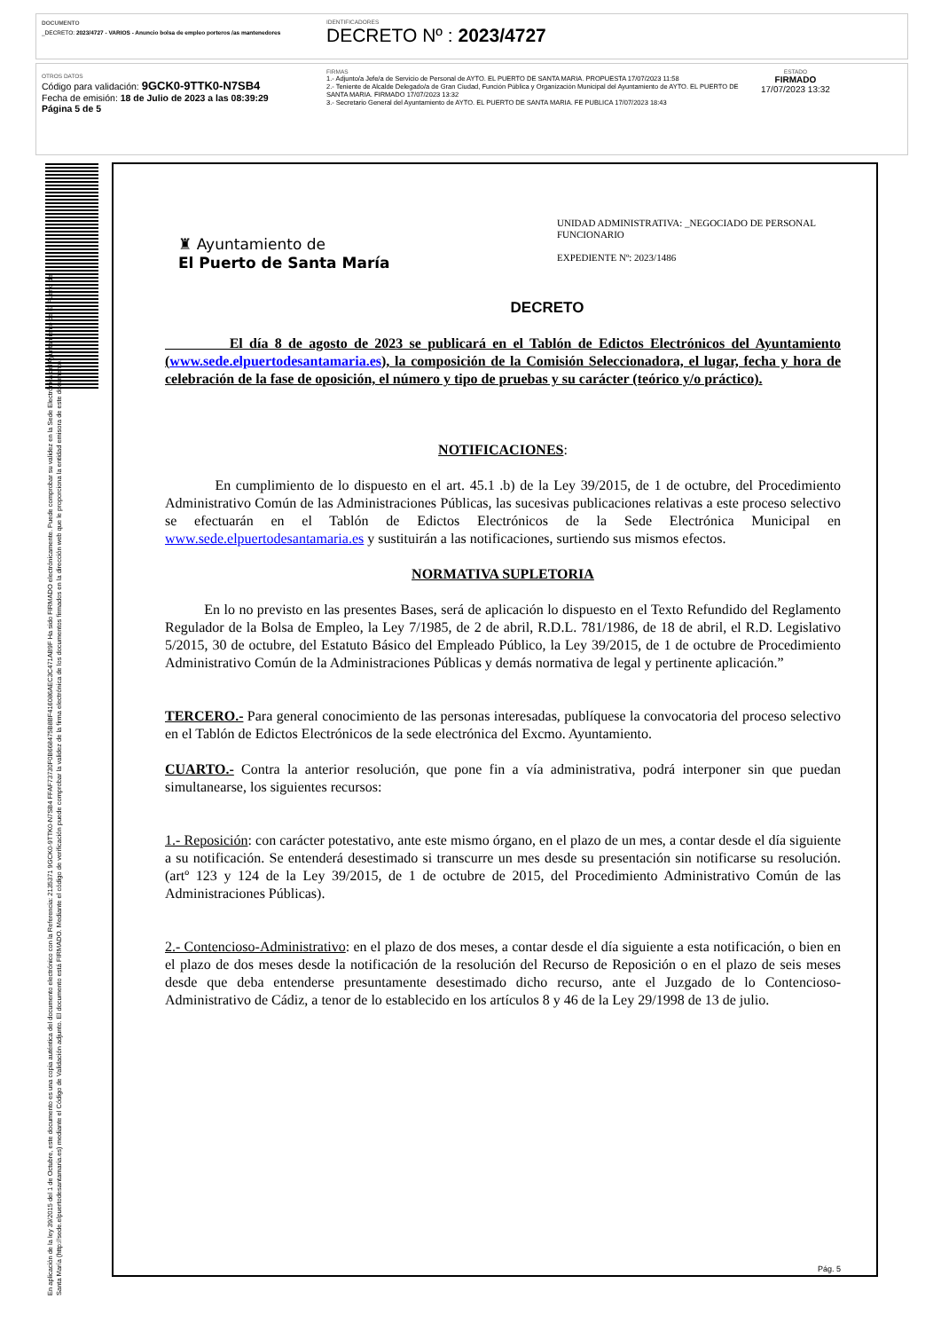DOCUMENTO
_DECRETO: 2023/4727 - VARIOS - Anuncio bolsa de empleo porteros /as mantenedores
IDENTIFICADORES
DECRETO Nº : 2023/4727
OTROS DATOS
Código para validación: 9GCK0-9TTK0-N7SB4
Fecha de emisión: 18 de Julio de 2023 a las 08:39:29
Página 5 de 5
FIRMAS
1.- Adjunto/a Jefe/a de Servicio de Personal de AYTO. EL PUERTO DE SANTA MARIA. PROPUESTA 17/07/2023 11:58
2.- Teniente de Alcalde Delegado/a de Gran Ciudad, Función Pública y Organización Municipal del Ayuntamiento de AYTO. EL PUERTO DE SANTA MARIA. FIRMADO 17/07/2023 13:32
3.- Secretario General del Ayuntamiento de AYTO. EL PUERTO DE SANTA MARIA. FE PUBLICA 17/07/2023 18:43
ESTADO
FIRMADO
17/07/2023 13:32
En aplicación de la ley 39/2015 del 1 de Octubre, este documento es una copia auténtica del documento electrónico con la Referencia: 2135371 9GCK0-9TTK0-N7SB4 FFAF73730F0B668475B8BF416086AEC3C471AB9F Ha sido FIRMADO electrónicamente. Puede comprobar su validez en la Sede Electrónica del Ayuntamiento de El Puerto de Santa María (http://sede.elpuertodesantamaria.es) mediante el Código de Validación adjunto. El documento está FIRMADO. Mediante el código de verificación puede comprobar la validez de la firma electrónica de los documentos firmados en la dirección web que le proporciona la entidad emisora de este documento.
♜ Ayuntamiento de
El Puerto de Santa María
UNIDAD ADMINISTRATIVA: _NEGOCIADO DE PERSONAL FUNCIONARIO
EXPEDIENTE Nº: 2023/1486
DECRETO
El día 8 de agosto de 2023 se publicará en el Tablón de Edictos Electrónicos del Ayuntamiento (www.sede.elpuertodesantamaria.es), la composición de la Comisión Seleccionadora, el lugar, fecha y hora de celebración de la fase de oposición, el número y tipo de pruebas y su carácter (teórico y/o práctico).
NOTIFICACIONES:
En cumplimiento de lo dispuesto en el art. 45.1 .b) de la Ley 39/2015, de 1 de octubre, del Procedimiento Administrativo Común de las Administraciones Públicas, las sucesivas publicaciones relativas a este proceso selectivo se efectuarán en el Tablón de Edictos Electrónicos de la Sede Electrónica Municipal en www.sede.elpuertodesantamaria.es y sustituirán a las notificaciones, surtiendo sus mismos efectos.
NORMATIVA SUPLETORIA
En lo no previsto en las presentes Bases, será de aplicación lo dispuesto en el Texto Refundido del Reglamento Regulador de la Bolsa de Empleo, la Ley 7/1985, de 2 de abril, R.D.L. 781/1986, de 18 de abril, el R.D. Legislativo 5/2015, 30 de octubre, del Estatuto Básico del Empleado Público, la Ley 39/2015, de 1 de octubre de Procedimiento Administrativo Común de la Administraciones Públicas y demás normativa de legal y pertinente aplicación.”
TERCERO.- Para general conocimiento de las personas interesadas, publíquese la convocatoria del proceso selectivo en el Tablón de Edictos Electrónicos de la sede electrónica del Excmo. Ayuntamiento.
CUARTO.- Contra la anterior resolución, que pone fin a vía administrativa, podrá interponer sin que puedan simultanearse, los siguientes recursos:
1.- Reposición: con carácter potestativo, ante este mismo órgano, en el plazo de un mes, a contar desde el día siguiente a su notificación. Se entenderá desestimado si transcurre un mes desde su presentación sin notificarse su resolución. (artº 123 y 124 de la Ley 39/2015, de 1 de octubre de 2015, del Procedimiento Administrativo Común de las Administraciones Públicas).
2.- Contencioso-Administrativo: en el plazo de dos meses, a contar desde el día siguiente a esta notificación, o bien en el plazo de dos meses desde la notificación de la resolución del Recurso de Reposición o en el plazo de seis meses desde que deba entenderse presuntamente desestimado dicho recurso, ante el Juzgado de lo Contencioso-Administrativo de Cádiz, a tenor de lo establecido en los artículos 8 y 46 de la Ley 29/1998 de 13 de julio.
Pág. 5